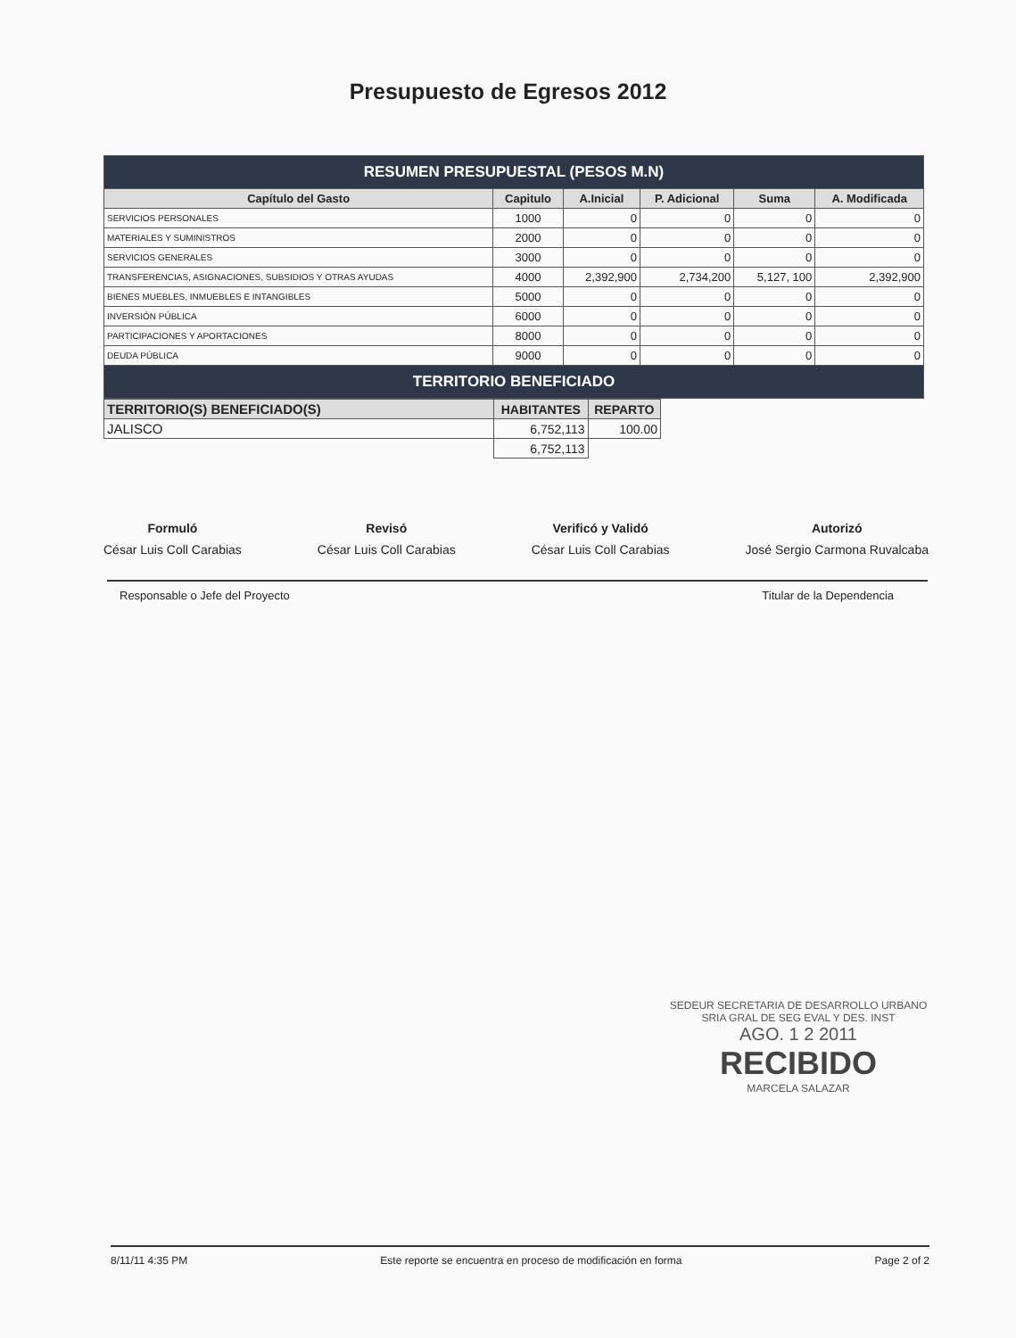Presupuesto de Egresos 2012
| RESUMEN PRESUPUESTAL (PESOS M.N) | | | | | |
| Capítulo del Gasto | Capitulo | A.Inicial | P. Adicional | Suma | A. Modificada |
| SERVICIOS PERSONALES | 1000 | 0 | 0 | 0 | 0 |
| MATERIALES Y SUMINISTROS | 2000 | 0 | 0 | 0 | 0 |
| SERVICIOS GENERALES | 3000 | 0 | 0 | 0 | 0 |
| TRANSFERENCIAS, ASIGNACIONES, SUBSIDIOS Y OTRAS AYUDAS | 4000 | 2,392,900 | 2,734,200 | 5,127, 100 | 2,392,900 |
| BIENES MUEBLES, INMUEBLES E INTANGIBLES | 5000 | 0 | 0 | 0 | 0 |
| INVERSIÓN PÚBLICA | 6000 | 0 | 0 | 0 | 0 |
| PARTICIPACIONES Y APORTACIONES | 8000 | 0 | 0 | 0 | 0 |
| DEUDA PÚBLICA | 9000 | 0 | 0 | 0 | 0 |
| TERRITORIO BENEFICIADO | | | | | |
| TERRITORIO(S) BENEFICIADO(S) | HABITANTES | REPARTO |
| --- | --- | --- |
| JALISCO | 6,752,113 | 100.00 |
| | 6,752,113 | |
Formuló
César Luis Coll Carabias
Revisó
César Luis Coll Carabias
Verificó y Validó
César Luis Coll Carabias
Autorizó
José Sergio Carmona Ruvalcaba
Responsable o Jefe del Proyecto Titular de la Dependencia
SEDEUR SECRETARIA DE DESARROLLO URBANO
SRIA GRAL DE SEG EVAL Y DES. INST
AGO. 1 2 2011
RECIBIDO
MARCELA SALAZAR
8/11/11 4:35 PM Este reporte se encuentra en proceso de modificación en forma Page 2 of 2